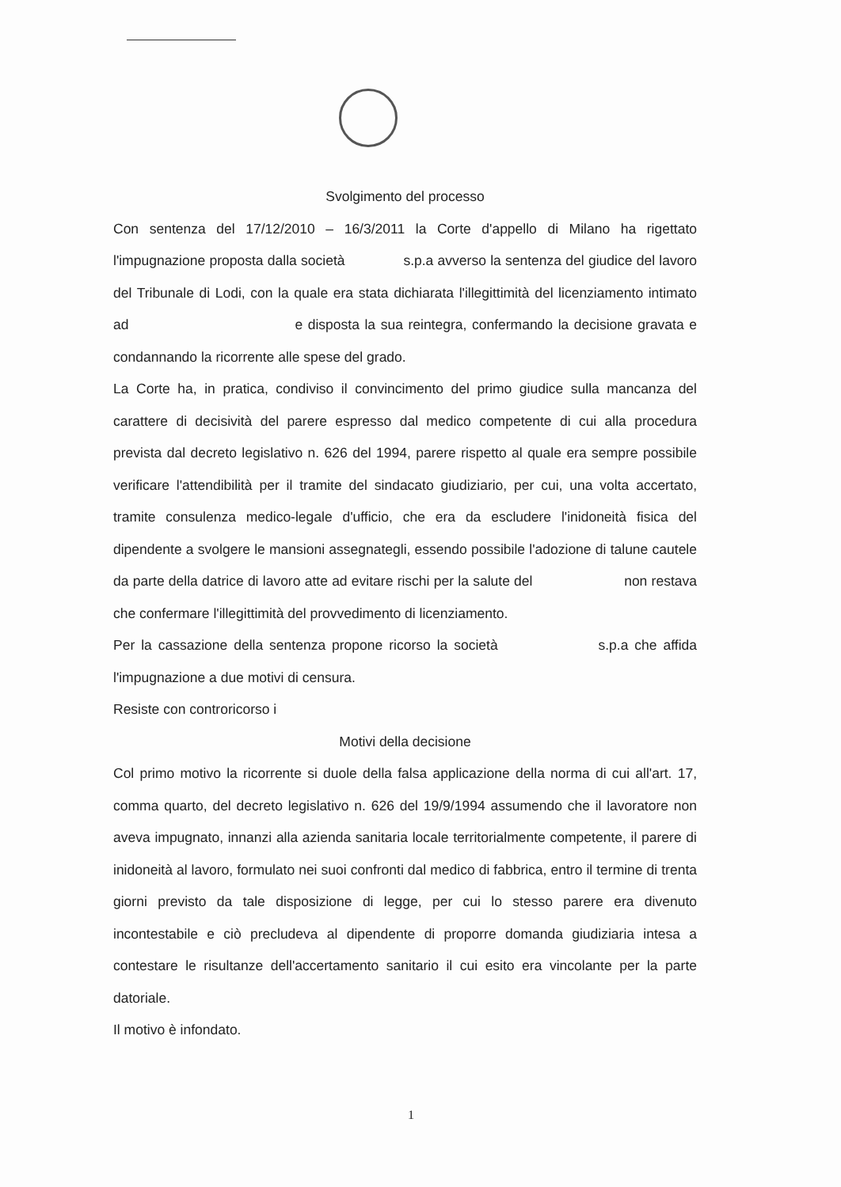Svolgimento del processo
Con sentenza del 17/12/2010 – 16/3/2011 la Corte d'appello di Milano ha rigettato l'impugnazione proposta dalla società s.p.a avverso la sentenza del giudice del lavoro del Tribunale di Lodi, con la quale era stata dichiarata l'illegittimità del licenziamento intimato ad e disposta la sua reintegra, confermando la decisione gravata e condannando la ricorrente alle spese del grado.
La Corte ha, in pratica, condiviso il convincimento del primo giudice sulla mancanza del carattere di decisività del parere espresso dal medico competente di cui alla procedura prevista dal decreto legislativo n. 626 del 1994, parere rispetto al quale era sempre possibile verificare l'attendibilità per il tramite del sindacato giudiziario, per cui, una volta accertato, tramite consulenza medico-legale d'ufficio, che era da escludere l'inidoneità fisica del dipendente a svolgere le mansioni assegnategli, essendo possibile l'adozione di talune cautele da parte della datrice di lavoro atte ad evitare rischi per la salute del non restava che confermare l'illegittimità del provvedimento di licenziamento.
Per la cassazione della sentenza propone ricorso la società s.p.a che affida l'impugnazione a due motivi di censura.
Resiste con controricorso i
Motivi della decisione
Col primo motivo la ricorrente si duole della falsa applicazione della norma di cui all'art. 17, comma quarto, del decreto legislativo n. 626 del 19/9/1994 assumendo che il lavoratore non aveva impugnato, innanzi alla azienda sanitaria locale territorialmente competente, il parere di inidoneità al lavoro, formulato nei suoi confronti dal medico di fabbrica, entro il termine di trenta giorni previsto da tale disposizione di legge, per cui lo stesso parere era divenuto incontestabile e ciò precludeva al dipendente di proporre domanda giudiziaria intesa a contestare le risultanze dell'accertamento sanitario il cui esito era vincolante per la parte datoriale.
Il motivo è infondato.
1